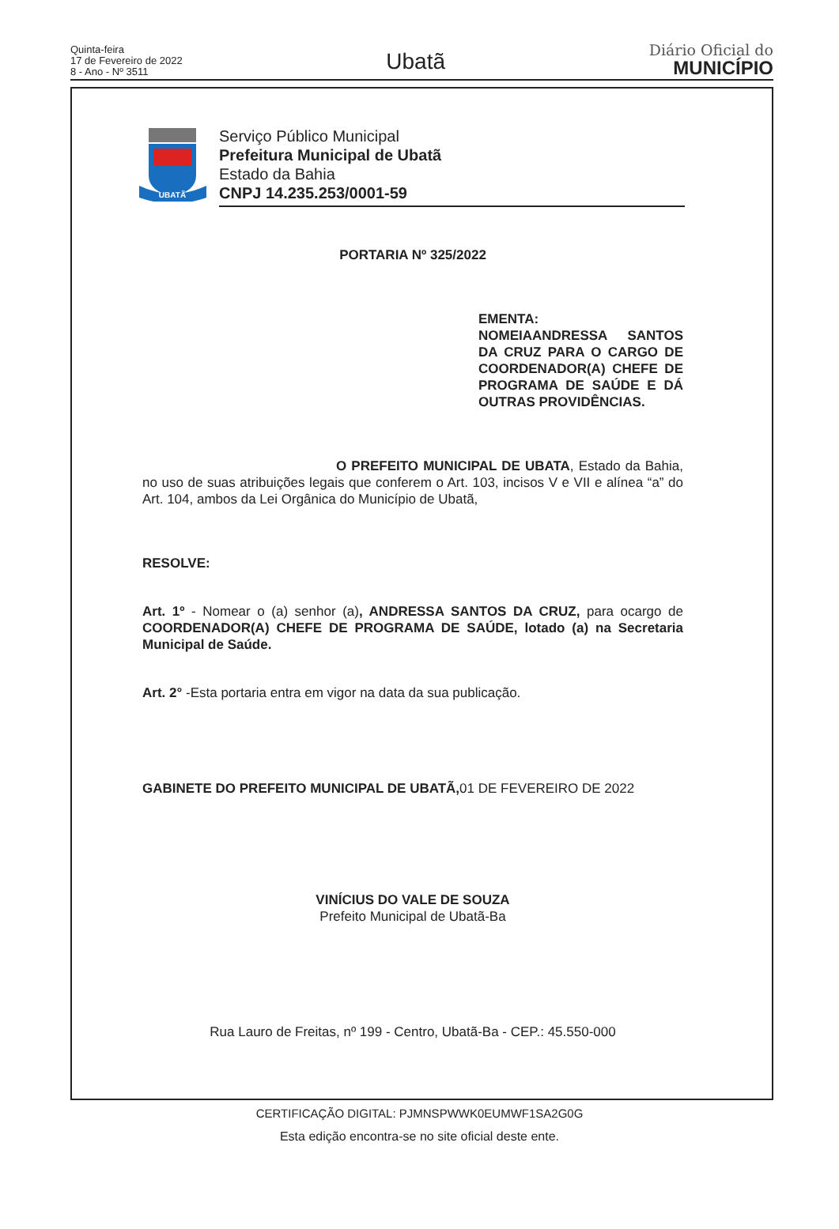Quinta-feira
17 de Fevereiro de 2022
8 - Ano - Nº 3511
Ubatã
Diário Oficial do
MUNICÍPIO
UBATÃ
Serviço Público Municipal
Prefeitura Municipal de Ubatã
Estado da Bahia
CNPJ 14.235.253/0001-59
PORTARIA Nº 325/2022
EMENTA:
NOMEIAANDRESSA SANTOS DA CRUZ PARA O CARGO DE COORDENADOR(A) CHEFE DE PROGRAMA DE SAÚDE E DÁ OUTRAS PROVIDÊNCIAS.
O PREFEITO MUNICIPAL DE UBATA, Estado da Bahia, no uso de suas atribuições legais que conferem o Art. 103, incisos V e VII e alínea “a” do Art. 104, ambos da Lei Orgânica do Município de Ubatã,
RESOLVE:
Art. 1º - Nomear o (a) senhor (a), ANDRESSA SANTOS DA CRUZ, para ocargo de COORDENADOR(A) CHEFE DE PROGRAMA DE SAÚDE, lotado (a) na Secretaria Municipal de Saúde.
Art. 2° -Esta portaria entra em vigor na data da sua publicação.
GABINETE DO PREFEITO MUNICIPAL DE UBATÃ, 01 DE FEVEREIRO DE 2022
VINÍCIUS DO VALE DE SOUZA
Prefeito Municipal de Ubatã-Ba
Rua Lauro de Freitas, nº 199 - Centro, Ubatã-Ba - CEP.: 45.550-000
CERTIFICAÇÃO DIGITAL: PJMNSPWWK0EUMWF1SA2G0G
Esta edição encontra-se no site oficial deste ente.